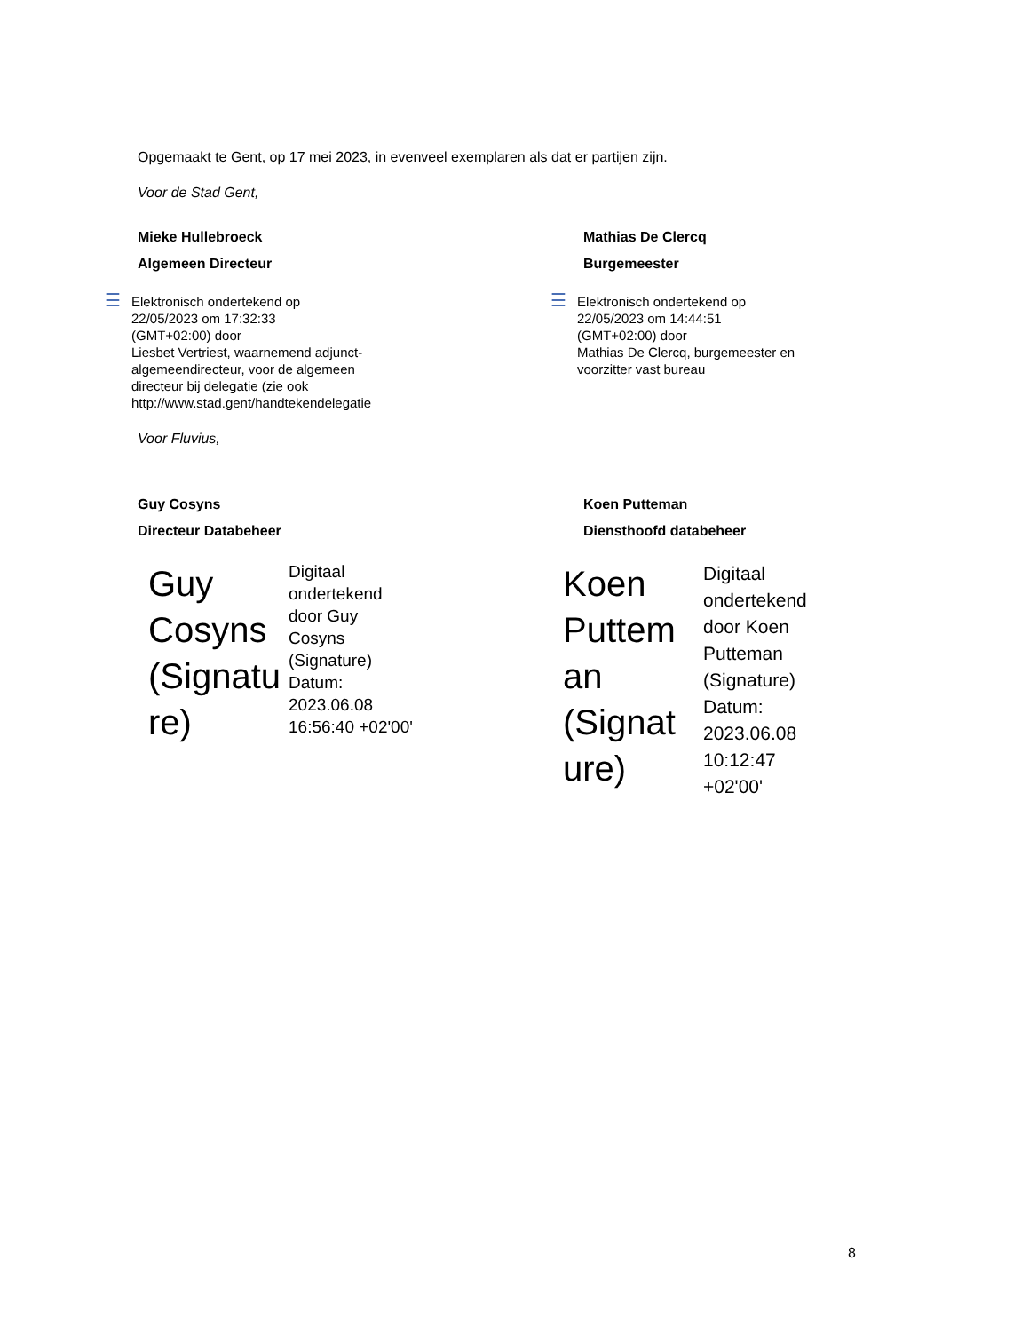Opgemaakt te Gent, op 17 mei 2023, in evenveel exemplaren als dat er partijen zijn.
Voor de Stad Gent,
Mieke Hullebroeck
Algemeen Directeur
☰
Elektronisch ondertekend op
22/05/2023 om 17:32:33
(GMT+02:00) door
Liesbet Vertriest, waarnemend adjunct-
algemeendirecteur, voor de algemeen
directeur bij delegatie (zie ook
http://www.stad.gent/handtekendelegatie
Mathias De Clercq
Burgemeester
☰
Elektronisch ondertekend op
22/05/2023 om 14:44:51
(GMT+02:00) door
Mathias De Clercq, burgemeester en
voorzitter vast bureau
Voor Fluvius,
Guy Cosyns
Directeur Databeheer
Guy
Cosyns
(Signatu
re)
Digitaal
ondertekend
door Guy
Cosyns
(Signature)
Datum:
2023.06.08
16:56:40 +02'00'
Koen Putteman
Diensthoofd databeheer
Koen
Puttem
an
(Signat
ure)
Digitaal
ondertekend
door Koen
Putteman
(Signature)
Datum:
2023.06.08
10:12:47
+02'00'
8